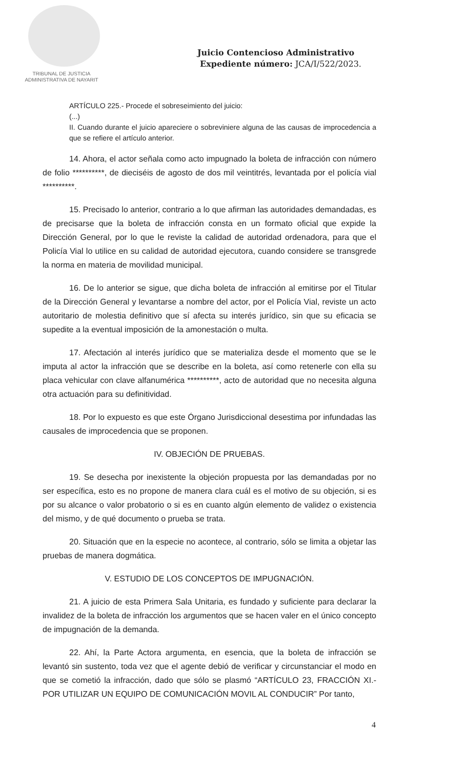TRIBUNAL DE JUSTICIA
ADMINISTRATIVA DE NAYARIT
Juicio Contencioso Administrativo
Expediente número: JCA/I/522/2023.
ARTÍCULO 225.- Procede el sobreseimiento del juicio:
(...)
II. Cuando durante el juicio apareciere o sobreviniere alguna de las causas de improcedencia a que se refiere el artículo anterior.
14. Ahora, el actor señala como acto impugnado la boleta de infracción con número de folio **********, de dieciséis de agosto de dos mil veintitrés, levantada por el policía vial **********.
15. Precisado lo anterior, contrario a lo que afirman las autoridades demandadas, es de precisarse que la boleta de infracción consta en un formato oficial que expide la Dirección General, por lo que le reviste la calidad de autoridad ordenadora, para que el Policía Vial lo utilice en su calidad de autoridad ejecutora, cuando considere se transgrede la norma en materia de movilidad municipal.
16. De lo anterior se sigue, que dicha boleta de infracción al emitirse por el Titular de la Dirección General y levantarse a nombre del actor, por el Policía Vial, reviste un acto autoritario de molestia definitivo que sí afecta su interés jurídico, sin que su eficacia se supedite a la eventual imposición de la amonestación o multa.
17. Afectación al interés jurídico que se materializa desde el momento que se le imputa al actor la infracción que se describe en la boleta, así como retenerle con ella su placa vehicular con clave alfanumérica **********, acto de autoridad que no necesita alguna otra actuación para su definitividad.
18. Por lo expuesto es que este Órgano Jurisdiccional desestima por infundadas las causales de improcedencia que se proponen.
IV. OBJECIÓN DE PRUEBAS.
19. Se desecha por inexistente la objeción propuesta por las demandadas por no ser específica, esto es no propone de manera clara cuál es el motivo de su objeción, si es por su alcance o valor probatorio o si es en cuanto algún elemento de validez o existencia del mismo, y de qué documento o prueba se trata.
20. Situación que en la especie no acontece, al contrario, sólo se limita a objetar las pruebas de manera dogmática.
V. ESTUDIO DE LOS CONCEPTOS DE IMPUGNACIÓN.
21. A juicio de esta Primera Sala Unitaria, es fundado y suficiente para declarar la invalidez de la boleta de infracción los argumentos que se hacen valer en el único concepto de impugnación de la demanda.
22. Ahí, la Parte Actora argumenta, en esencia, que la boleta de infracción se levantó sin sustento, toda vez que el agente debió de verificar y circunstanciar el modo en que se cometió la infracción, dado que sólo se plasmó “ARTÍCULO 23, FRACCIÓN XI.- POR UTILIZAR UN EQUIPO DE COMUNICACIÓN MOVIL AL CONDUCIR” Por tanto,
4